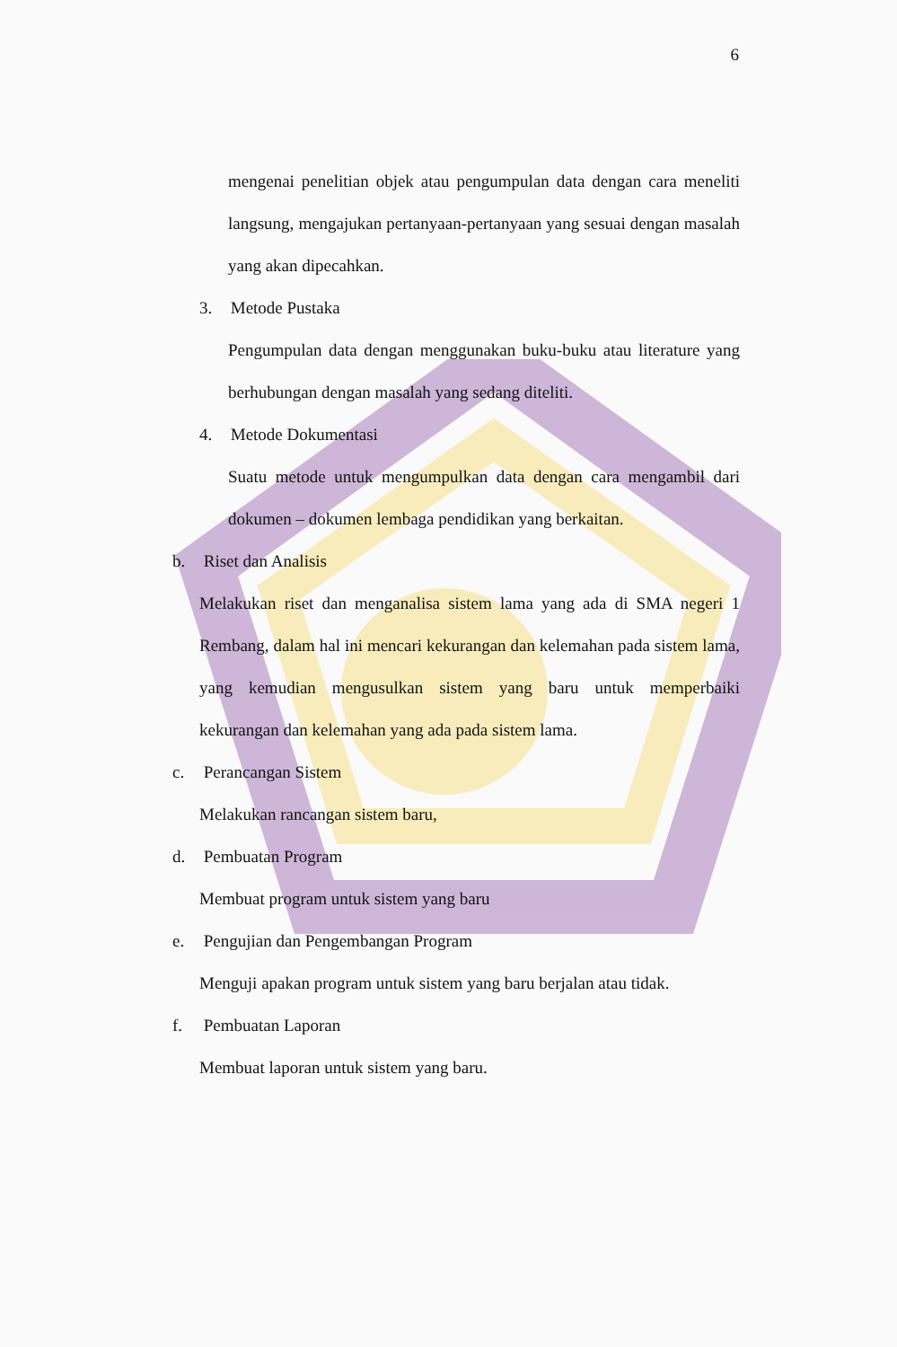6
mengenai penelitian objek atau pengumpulan data dengan cara meneliti langsung, mengajukan pertanyaan-pertanyaan yang sesuai dengan masalah yang akan dipecahkan.
3. Metode Pustaka
Pengumpulan data dengan menggunakan buku-buku atau literature yang berhubungan dengan masalah yang sedang diteliti.
4. Metode Dokumentasi
Suatu metode untuk mengumpulkan data dengan cara mengambil dari dokumen – dokumen lembaga pendidikan yang berkaitan.
b. Riset dan Analisis
Melakukan riset dan menganalisa sistem lama yang ada di SMA negeri 1 Rembang, dalam hal ini mencari kekurangan dan kelemahan pada sistem lama, yang kemudian mengusulkan sistem yang baru untuk memperbaiki kekurangan dan kelemahan yang ada pada sistem lama.
c. Perancangan Sistem
Melakukan rancangan sistem baru,
d. Pembuatan Program
Membuat program untuk sistem yang baru
e. Pengujian dan Pengembangan Program
Menguji apakan program untuk sistem yang baru berjalan atau tidak.
f. Pembuatan Laporan
Membuat laporan untuk sistem yang baru.